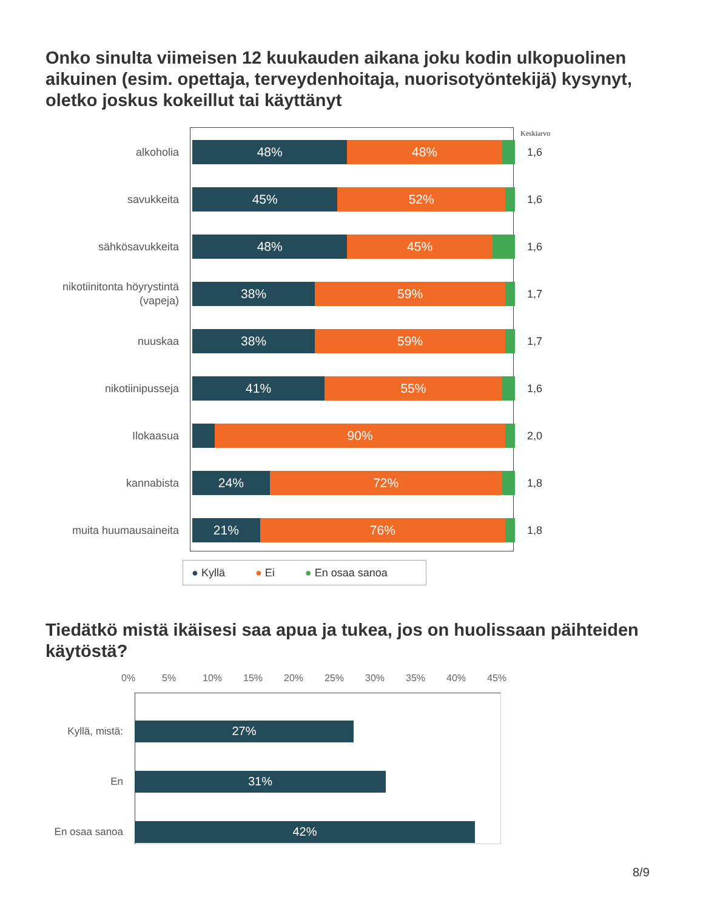Onko sinulta viimeisen 12 kuukauden aikana joku kodin ulkopuolinen aikuinen (esim. opettaja, terveydenhoitaja, nuorisotyöntekijä) kysynyt, oletko joskus kokeillut tai käyttänyt
Keskiarvo
alkoholia
48% 48%
1,6
savukkeita
45% 52%
1,6
sähkösavukkeita
48% 45%
1,6
nikotiinitonta höyrystintä (vapeja)
38% 59%
1,7
nuuskaa
38% 59%
1,7
nikotiinipusseja
41% 55%
1,6
Ilokaasua
90%
2,0
kannabista
24% 72%
1,8
muita huumausaineita
21% 76%
1,8
● Kyllä ● Ei ● En osaa sanoa
Tiedätkö mistä ikäisesi saa apua ja tukea, jos on huolissaan päihteiden käytöstä?
0% 5% 10% 15% 20% 25% 30% 35% 40% 45%
Kyllä, mistä:
27%
En
31%
En osaa sanoa
42%
8/9